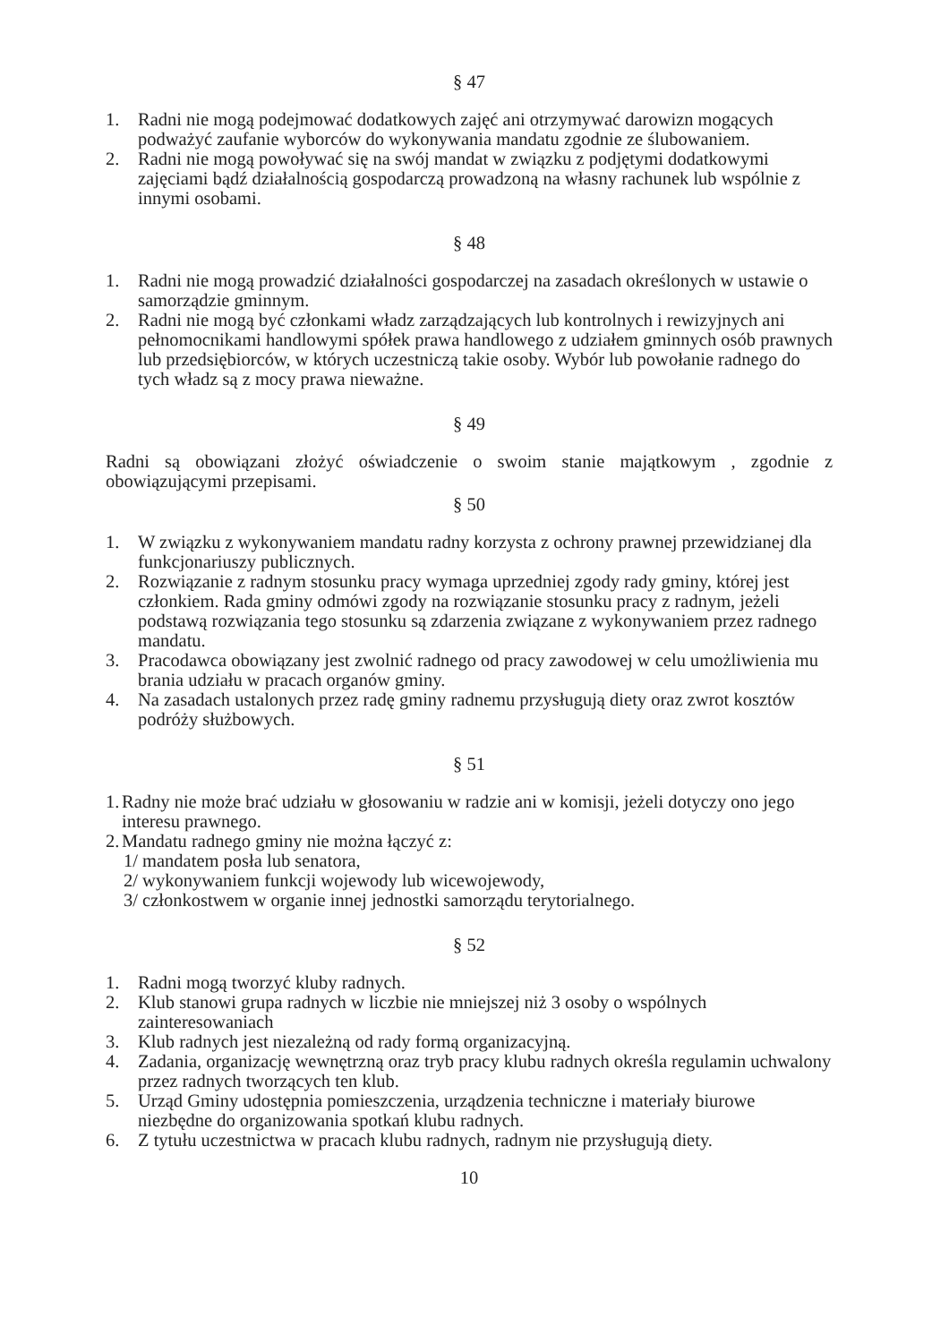§ 47
1. Radni nie mogą podejmować dodatkowych zajęć ani otrzymywać darowizn mogących podważyć zaufanie wyborców do wykonywania mandatu zgodnie ze ślubowaniem.
2. Radni nie mogą powoływać się na swój mandat w związku z podjętymi dodatkowymi zajęciami bądź działalnością gospodarczą prowadzoną na własny rachunek lub wspólnie z innymi osobami.
§ 48
1. Radni nie mogą prowadzić działalności gospodarczej na zasadach określonych w ustawie o samorządzie gminnym.
2. Radni nie mogą być członkami władz zarządzających lub kontrolnych i rewizyjnych ani pełnomocnikami handlowymi spółek prawa handlowego z udziałem gminnych osób prawnych lub przedsiębiorców, w których uczestniczą takie osoby. Wybór lub powołanie radnego do tych władz są z mocy prawa nieważne.
§ 49
Radni są obowiązani złożyć oświadczenie o swoim stanie majątkowym , zgodnie z obowiązującymi przepisami.
§ 50
1. W związku z wykonywaniem mandatu radny korzysta z ochrony prawnej przewidzianej dla funkcjonariuszy publicznych.
2. Rozwiązanie z radnym stosunku pracy wymaga uprzedniej zgody rady gminy, której jest członkiem. Rada gminy odmówi zgody na rozwiązanie stosunku pracy z radnym, jeżeli podstawą rozwiązania tego stosunku są zdarzenia związane z wykonywaniem przez radnego mandatu.
3. Pracodawca obowiązany jest zwolnić radnego od pracy zawodowej w celu umożliwienia mu brania udziału w pracach organów gminy.
4. Na zasadach ustalonych przez radę gminy radnemu przysługują diety oraz zwrot kosztów podróży służbowych.
§ 51
1.
Radny nie może brać udziału w głosowaniu w radzie ani w komisji, jeżeli dotyczy ono jego interesu prawnego.
2.
Mandatu radnego gminy nie można łączyć z:
1/ mandatem posła lub senatora,
2/ wykonywaniem funkcji wojewody lub wicewojewody,
3/ członkostwem w organie innej jednostki samorządu terytorialnego.
§ 52
1. Radni mogą tworzyć kluby radnych.
2. Klub stanowi grupa radnych w liczbie nie mniejszej niż 3 osoby o wspólnych zainteresowaniach
3. Klub radnych jest niezależną od rady formą organizacyjną.
4. Zadania, organizację wewnętrzną oraz tryb pracy klubu radnych określa regulamin uchwalony przez radnych tworzących ten klub.
5. Urząd Gminy udostępnia pomieszczenia, urządzenia techniczne i materiały biurowe niezbędne do organizowania spotkań klubu radnych.
6. Z tytułu uczestnictwa w pracach klubu radnych, radnym nie przysługują diety.
10